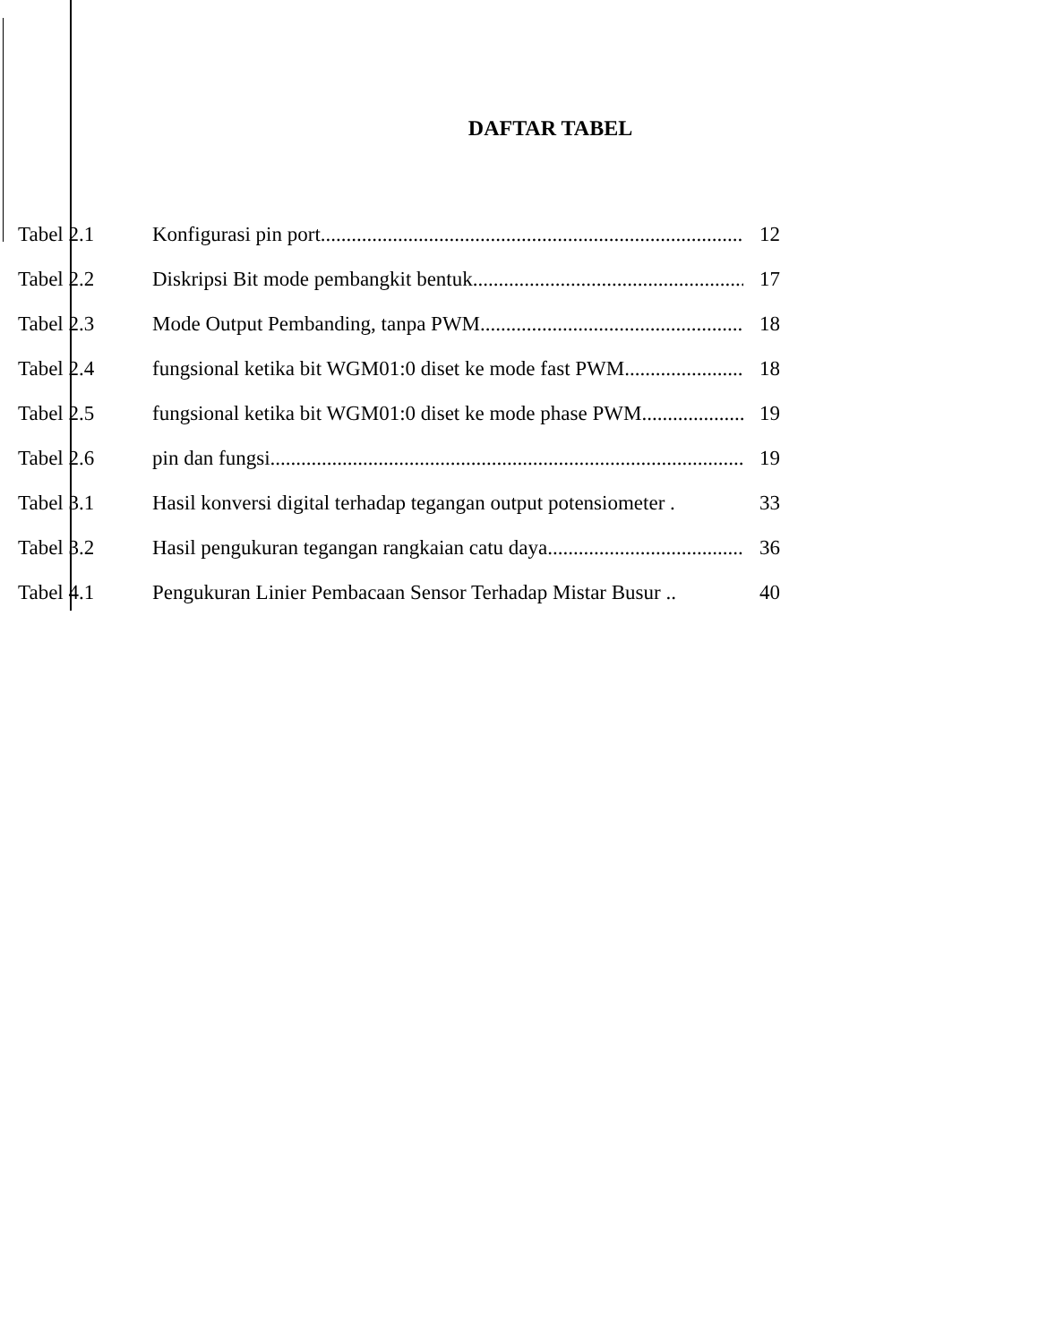DAFTAR TABEL
Tabel 2.1 Konfigurasi pin port 12
Tabel 2.2 Diskripsi Bit mode pembangkit bentuk 17
Tabel 2.3 Mode Output Pembanding, tanpa PWM 18
Tabel 2.4 fungsional ketika bit WGM01:0 diset ke mode fast PWM 18
Tabel 2.5 fungsional ketika bit WGM01:0 diset ke mode phase PWM 19
Tabel 2.6 pin dan fungsi 19
Tabel 3.1 Hasil konversi digital terhadap tegangan output potensiometer . 33
Tabel 3.2 Hasil pengukuran tegangan rangkaian catu daya 36
Tabel 4.1 Pengukuran Linier Pembacaan Sensor Terhadap Mistar Busur .. 40